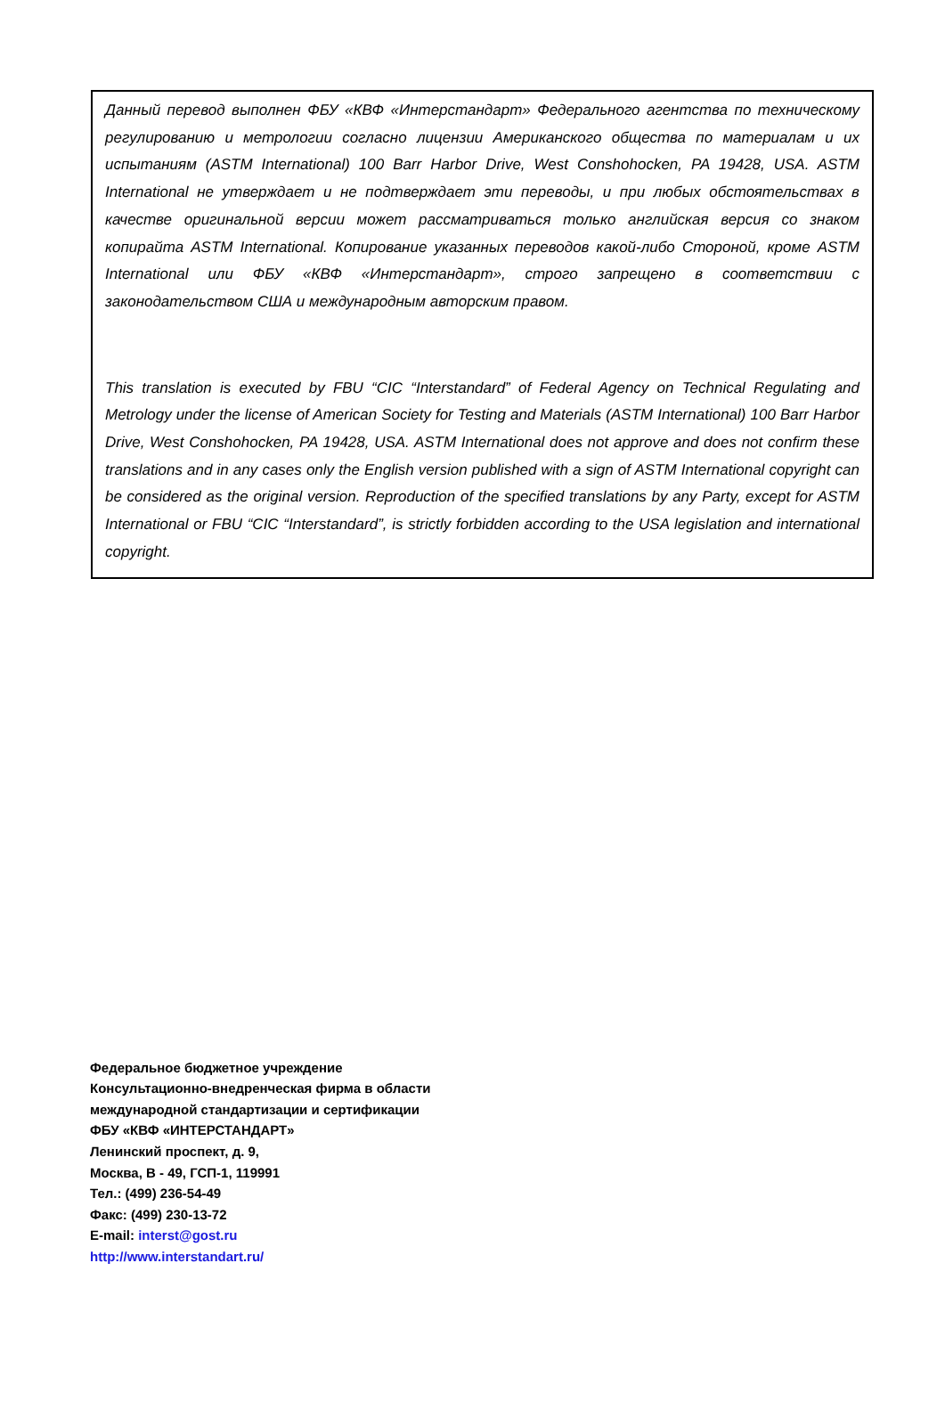Данный перевод выполнен ФБУ «КВФ «Интерстандарт» Федерального агентства по техническому регулированию и метрологии согласно лицензии Американского общества по материалам и их испытаниям (ASTM International) 100 Barr Harbor Drive, West Conshohocken, PA 19428, USA. ASTM International не утверждает и не подтверждает эти переводы, и при любых обстоятельствах в качестве оригинальной версии может рассматриваться только английская версия со знаком копирайта ASTM International. Копирование указанных переводов какой-либо Стороной, кроме ASTM International или ФБУ «КВФ «Интерстандарт», строго запрещено в соответствии с законодательством США и международным авторским правом.
This translation is executed by FBU “CIC “Interstandard” of Federal Agency on Technical Regulating and Metrology under the license of American Society for Testing and Materials (ASTM International) 100 Barr Harbor Drive, West Conshohocken, PA 19428, USA. ASTM International does not approve and does not confirm these translations and in any cases only the English version published with a sign of ASTM International copyright can be considered as the original version. Reproduction of the specified translations by any Party, except for ASTM International or FBU “CIC “Interstandard”, is strictly forbidden according to the USA legislation and international copyright.
Федеральное бюджетное учреждение
Консультационно-внедренческая фирма в области
международной стандартизации и сертификации
ФБУ «КВФ «ИНТЕРСТАНДАРТ»
Ленинский проспект, д. 9,
Москва, В - 49, ГСП-1, 119991
Тел.: (499) 236-54-49
Факс: (499) 230-13-72
E-mail: interst@gost.ru
http://www.interstandart.ru/